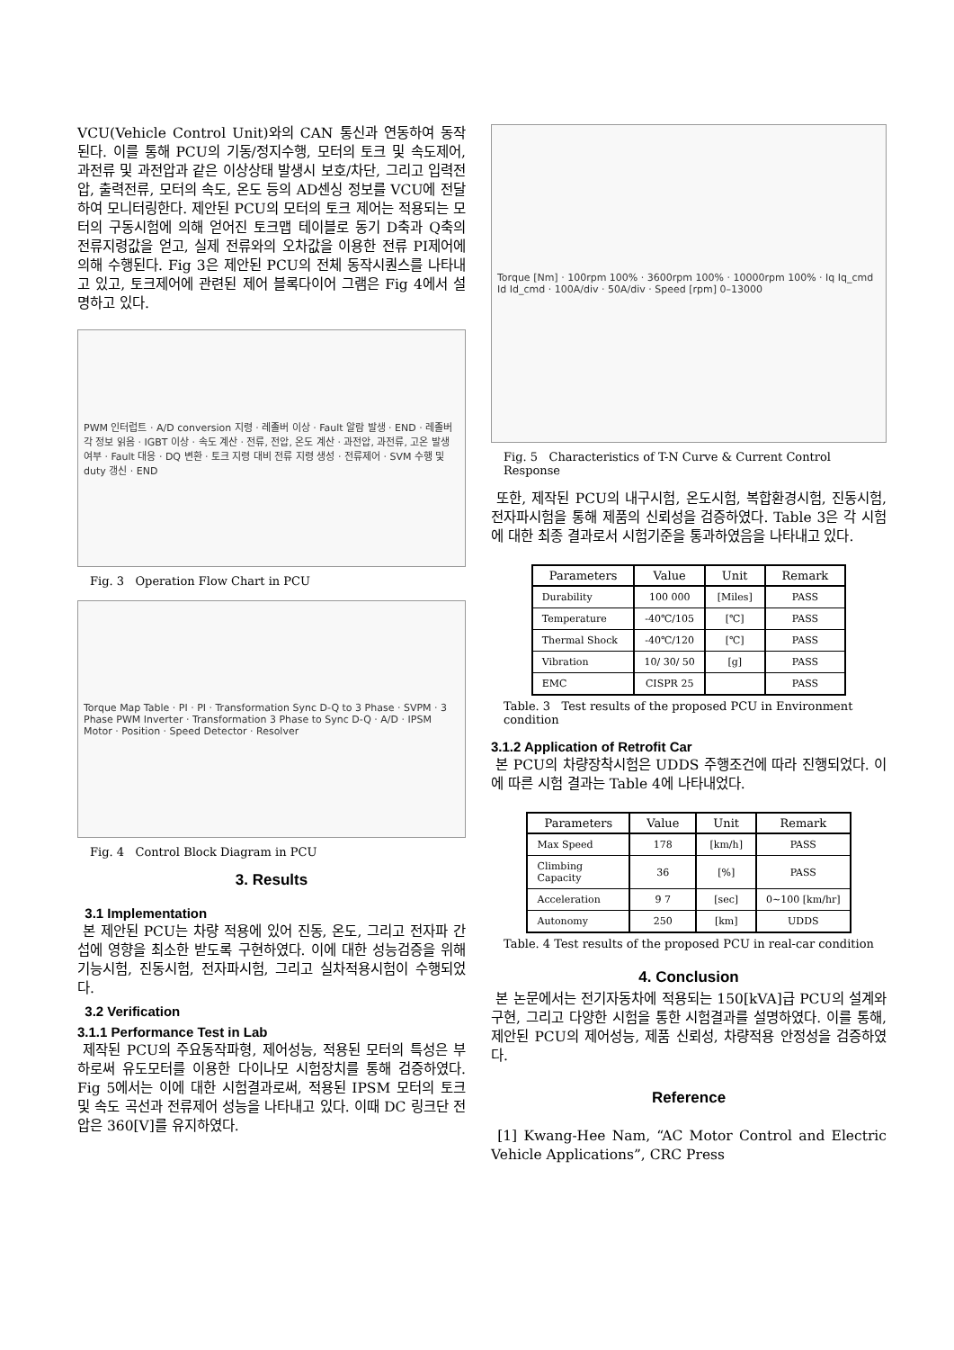VCU(Vehicle Control Unit)와의 CAN 통신과 연동하여 동작된다. 이를 통해 PCU의 기동/정지수행, 모터의 토크 및 속도제어, 과전류 및 과전압과 같은 이상상태 발생시 보호/차단, 그리고 입력전압, 출력전류, 모터의 속도, 온도 등의 AD센싱 정보를 VCU에 전달하여 모니터링한다. 제안된 PCU의 모터의 토크 제어는 적용되는 모터의 구동시험에 의해 얻어진 토크맵 테이블로 동기 D축과 Q축의 전류지령값을 얻고, 실제 전류와의 오차값을 이용한 전류 PI제어에 의해 수행된다. Fig 3은 제안된 PCU의 전체 동작시퀀스를 나타내고 있고, 토크제어에 관련된 제어 블록다이어 그램은 Fig 4에서 설명하고 있다.
PWM 인터럽트 · A/D conversion 지령 · 레졸버 이상 · Fault 알람 발생 · END · 레졸버 각 정보 읽음 · IGBT 이상 · 속도 계산 · 전류, 전압, 온도 계산 · 과전압, 과전류, 고온 발생 여부 · Fault 대응 · DQ 변환 · 토크 지령 대비 전류 지령 생성 · 전류제어 · SVM 수행 및 duty 갱신 · END
Fig. 3 Operation Flow Chart in PCU
Torque Map Table · PI · PI · Transformation Sync D-Q to 3 Phase · SVPM · 3 Phase PWM Inverter · Transformation 3 Phase to Sync D-Q · A/D · IPSM Motor · Position · Speed Detector · Resolver
Fig. 4 Control Block Diagram in PCU
3. Results
3.1 Implementation
본 제안된 PCU는 차량 적용에 있어 진동, 온도, 그리고 전자파 간섭에 영향을 최소한 받도록 구현하였다. 이에 대한 성능검증을 위해 기능시험, 진동시험, 전자파시험, 그리고 실차적용시험이 수행되었다.
3.2 Verification
3.1.1 Performance Test in Lab
제작된 PCU의 주요동작파형, 제어성능, 적용된 모터의 특성은 부하로써 유도모터를 이용한 다이나모 시험장치를 통해 검증하였다. Fig 5에서는 이에 대한 시험결과로써, 적용된 IPSM 모터의 토크 및 속도 곡선과 전류제어 성능을 나타내고 있다. 이때 DC 링크단 전압은 360[V]를 유지하였다.
Torque [Nm] · 100rpm 100% · 3600rpm 100% · 10000rpm 100% · Iq Iq_cmd Id Id_cmd · 100A/div · 50A/div · Speed [rpm] 0–13000
Fig. 5 Characteristics of T-N Curve & Current Control Response
또한, 제작된 PCU의 내구시험, 온도시험, 복합환경시험, 진동시험, 전자파시험을 통해 제품의 신뢰성을 검증하였다. Table 3은 각 시험에 대한 최종 결과로서 시험기준을 통과하였음을 나타내고 있다.
| Parameters | Value | Unit | Remark |
| --- | --- | --- | --- |
| Durability | 100 000 | [Miles] | PASS |
| Temperature | -40℃/105 | [℃] | PASS |
| Thermal Shock | -40℃/120 | [℃] | PASS |
| Vibration | 10/ 30/ 50 | [g] | PASS |
| EMC | CISPR 25 | | PASS |
Table. 3 Test results of the proposed PCU in Environment condition
3.1.2 Application of Retrofit Car
본 PCU의 차량장착시험은 UDDS 주행조건에 따라 진행되었다. 이에 따른 시험 결과는 Table 4에 나타내었다.
| Parameters | Value | Unit | Remark |
| --- | --- | --- | --- |
| Max Speed | 178 | [km/h] | PASS |
| Climbing Capacity | 36 | [%] | PASS |
| Acceleration | 9 7 | [sec] | 0~100 [km/hr] |
| Autonomy | 250 | [km] | UDDS |
Table. 4 Test results of the proposed PCU in real-car condition
4. Conclusion
본 논문에서는 전기자동차에 적용되는 150[kVA]급 PCU의 설계와 구현, 그리고 다양한 시험을 통한 시험결과를 설명하였다. 이를 통해, 제안된 PCU의 제어성능, 제품 신뢰성, 차량적용 안정성을 검증하였다.
Reference
[1] Kwang-Hee Nam, “AC Motor Control and Electric Vehicle Applications”, CRC Press